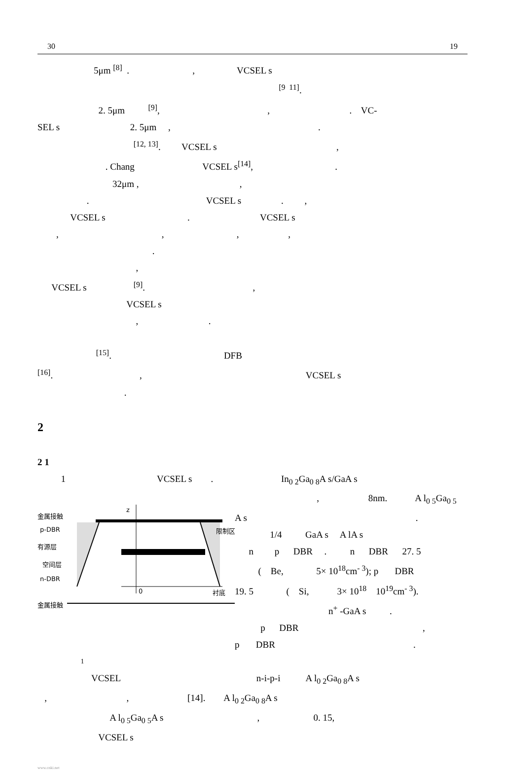30 19
5μm <sup>[8]</sup> . , VCSEL s
<sup>[9 11]</sup>.
2. 5μm <sup>[9]</sup>, , . VC-
SEL s 2. 5μm , .
<sup>[12, 13]</sup>. VCSEL s ,
. Chang VCSEL s<sup>[14]</sup>, .
32μm , ,
. VCSEL s . ,
VCSEL s . VCSEL s
, , , ,
.
,
VCSEL s <sup>[9]</sup>. ,
VCSEL s
, .
<sup>[15]</sup>. DFB
<sup>[16]</sup>. , VCSEL s
.
2
2 1
1 VCSEL s . In<sub>0 2</sub>Ga<sub>0 8</sub>A s/GaA s
金属接触
p-DBR
有源层
空间层
n-DBR
0
衬底
金属接触
限制区
z
, 8nm. A l<sub>0 5</sub>Ga<sub>0 5</sub>
A s .
1/4 GaA s A lA s
n p DBR . n DBR 27. 5
( Be, 5× 10<sup>18</sup>cm<sup>- 3</sup>); p DBR
19. 5 ( Si, 3× 10<sup>18</sup> 10<sup>19</sup>cm<sup>- 3</sup>).
n<sup>+</sup> -GaA s .
p DBR ,
p DBR .
1
VCSEL n-i-p-i A l<sub>0 2</sub>Ga<sub>0 8</sub>A s
, , [14]. A l<sub>0 2</sub>Ga<sub>0 8</sub>A s
A l<sub>0 5</sub>Ga<sub>0 5</sub>A s , 0. 15,
VCSEL s
www.cnki.net